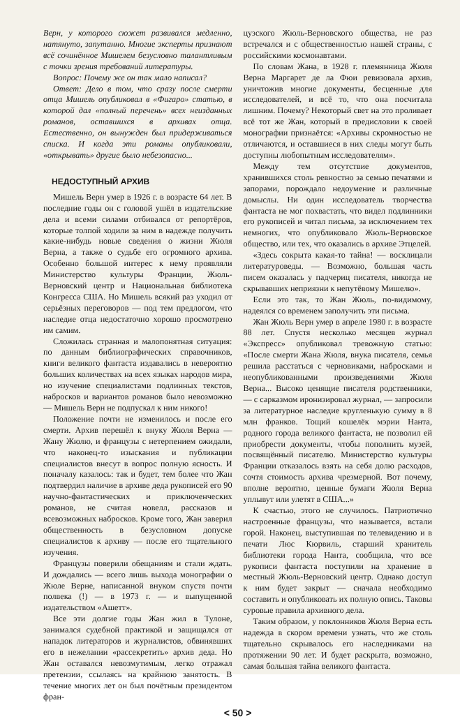Верн, у которого сюжет развивался медленно, натянуто, запутанно. Многие эксперты признают всё сочинённое Мишелем безусловно талантливым с точки зрения требований литературы.
Вопрос: Почему же он так мало написал?
Ответ: Дело в том, что сразу после смерти отца Мишель опубликовал в «Фигаро» статью, в которой дал «полный перечень» всех неизданных романов, оставшихся в архивах отца. Естественно, он вынужден был придерживаться списка. И когда эти романы опубликовали, «открывать» другие было небезопасно...
НЕДОСТУПНЫЙ АРХИВ
Мишель Верн умер в 1926 г. в возрасте 64 лет. В последние годы он с головой ушёл в издательские дела и всеми силами отбивался от репортёров, которые толпой ходили за ним в надежде получить какие-нибудь новые сведения о жизни Жюля Верна, а также о судьбе его огромного архива. Особенно большой интерес к нему проявляли Министерство культуры Франции, Жюль-Верновский центр и Национальная библиотека Конгресса США. Но Мишель всякий раз уходил от серьёзных переговоров — под тем предлогом, что наследие отца недостаточно хорошо просмотрено им самим.
Сложилась странная и малопонятная ситуация: по данным библиографических справочников, книги великого фантаста издавались в невероятно больших количествах на всех языках народов мира, но изучение специалистами подлинных текстов, набросков и вариантов романов было невозможно — Мишель Верн не подпускал к ним никого!
Положение почти не изменилось и после его смерти. Архив перешёл к внуку Жюля Верна — Жану Жюлю, и французы с нетерпением ожидали, что наконец-то изыскания и публикации специалистов внесут в вопрос полную ясность. И поначалу казалось: так и будет, тем более что Жан подтвердил наличие в архиве деда рукописей его 90 научно-фантастических и приключенческих романов, не считая новелл, рассказов и всевозможных набросков. Кроме того, Жан заверил общественность в безусловном допуске специалистов к архиву — после его тщательного изучения.
Французы поверили обещаниям и стали ждать. И дождались — всего лишь выхода монографии о Жюле Верне, написанной внуком спустя почти полвека (!) — в 1973 г. — и выпущенной издательством «Ашетт».
Все эти долгие годы Жан жил в Тулоне, занимался судебной практикой и защищался от нападок литераторов и журналистов, обвинявших его в нежелании «рассекретить» архив деда. Но Жан оставался невозмутимым, легко отражал претензии, ссылаясь на крайнюю занятость. В течение многих лет он был почётным президентом фран-
цузского Жюль-Верновского общества, не раз встречался и с общественностью нашей страны, с российскими космонавтами.
По словам Жана, в 1928 г. племянница Жюля Верна Маргарет де ла Фюи ревизовала архив, уничтожив многие документы, бесценные для исследователей, и всё то, что она посчитала лишним. Почему? Некоторый свет на это проливает всё тот же Жан, который в предисловии к своей монографии признаётся: «Архивы скромностью не отличаются, и оставшиеся в них следы могут быть доступны любопытным исследователям».
Между тем отсутствие документов, хранившихся столь ревностно за семью печатями и запорами, порождало недоумение и различные домыслы. Ни один исследователь творчества фантаста не мог похвастать, что видел подлинники его рукописей и читал письма, за исключением тех немногих, что опубликовало Жюль-Верновское общество, или тех, что оказались в архиве Этцелей.
«Здесь сокрыта какая-то тайна! — восклицали литературоведы. — Возможно, большая часть писем оказалась у падчериц писателя, никогда не скрывавших неприязни к непутёвому Мишелю».
Если это так, то Жан Жюль, по-видимому, надеялся со временем заполучить эти письма.
Жан Жюль Верн умер в апреле 1980 г. в возрасте 88 лет. Спустя несколько месяцев журнал «Экспресс» опубликовал тревожную статью: «После смерти Жана Жюля, внука писателя, семья решила расстаться с черновиками, набросками и неопубликованными произведениями Жюля Верна... Высоко ценящие писателя родственники, — с сарказмом иронизировал журнал, — запросили за литературное наследие кругленькую сумму в 8 млн франков. Тощий кошелёк мэрии Нанта, родного города великого фантаста, не позволил ей приобрести документы, чтобы пополнить музей, посвящённый писателю. Министерство культуры Франции отказалось взять на себя долю расходов, сочтя стоимость архива чрезмерной. Вот почему, вполне вероятно, ценные бумаги Жюля Верна уплывут или улетят в США...»
К счастью, этого не случилось. Патриотично настроенные французы, что называется, встали горой. Наконец, выступившая по телевидению и в печати Люс Кюрвиль, старший хранитель библиотеки города Нанта, сообщила, что все рукописи фантаста поступили на хранение в местный Жюль-Верновский центр. Однако доступ к ним будет закрыт — сначала необходимо составить и опубликовать их полную опись. Таковы суровые правила архивного дела.
Таким образом, у поклонников Жюля Верна есть надежда в скором времени узнать, что же столь тщательно скрывалось его наследниками на протяжении 90 лет. И будет раскрыта, возможно, самая большая тайна великого фантаста.
< 50 >